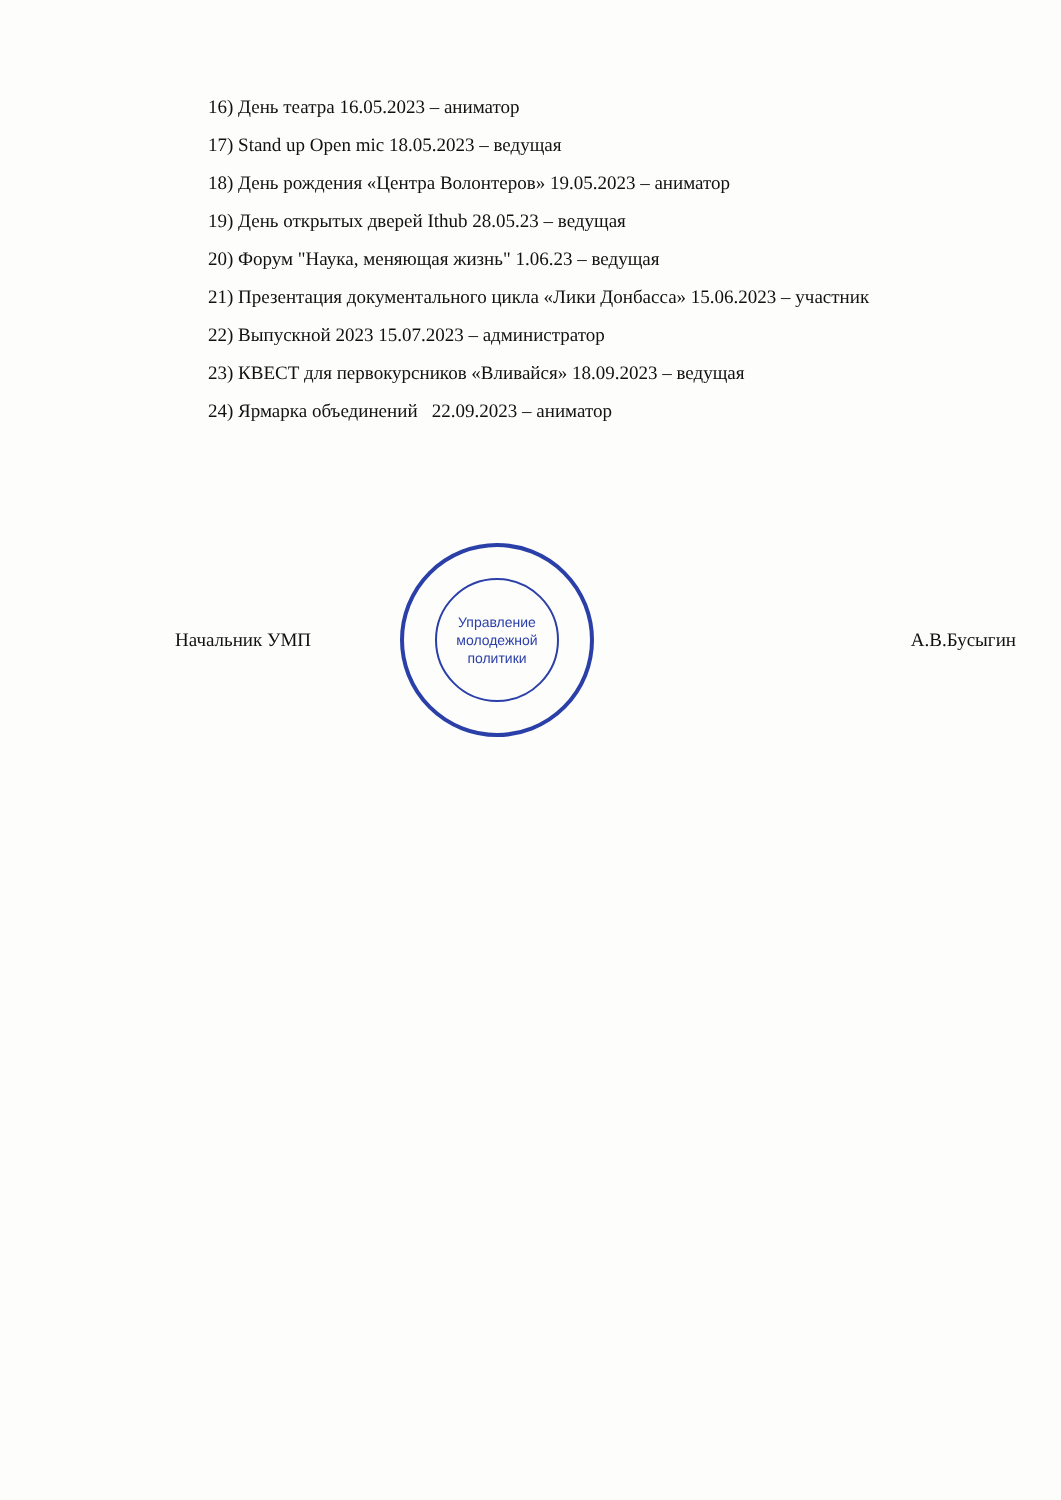16) День театра 16.05.2023 – аниматор
17) Stand up Open mic 18.05.2023 – ведущая
18) День рождения «Центра Волонтеров» 19.05.2023 – аниматор
19) День открытых дверей Ithub 28.05.23 – ведущая
20) Форум "Наука, меняющая жизнь" 1.06.23 – ведущая
21) Презентация документального цикла «Лики Донбасса» 15.06.2023 – участник
22) Выпускной 2023 15.07.2023 – администратор
23) КВЕСТ для первокурсников «Вливайся» 18.09.2023 – ведущая
24) Ярмарка объединений 22.09.2023 – аниматор
Начальник УМП
Управление
молодежной
политики
А.В.Бусыгин